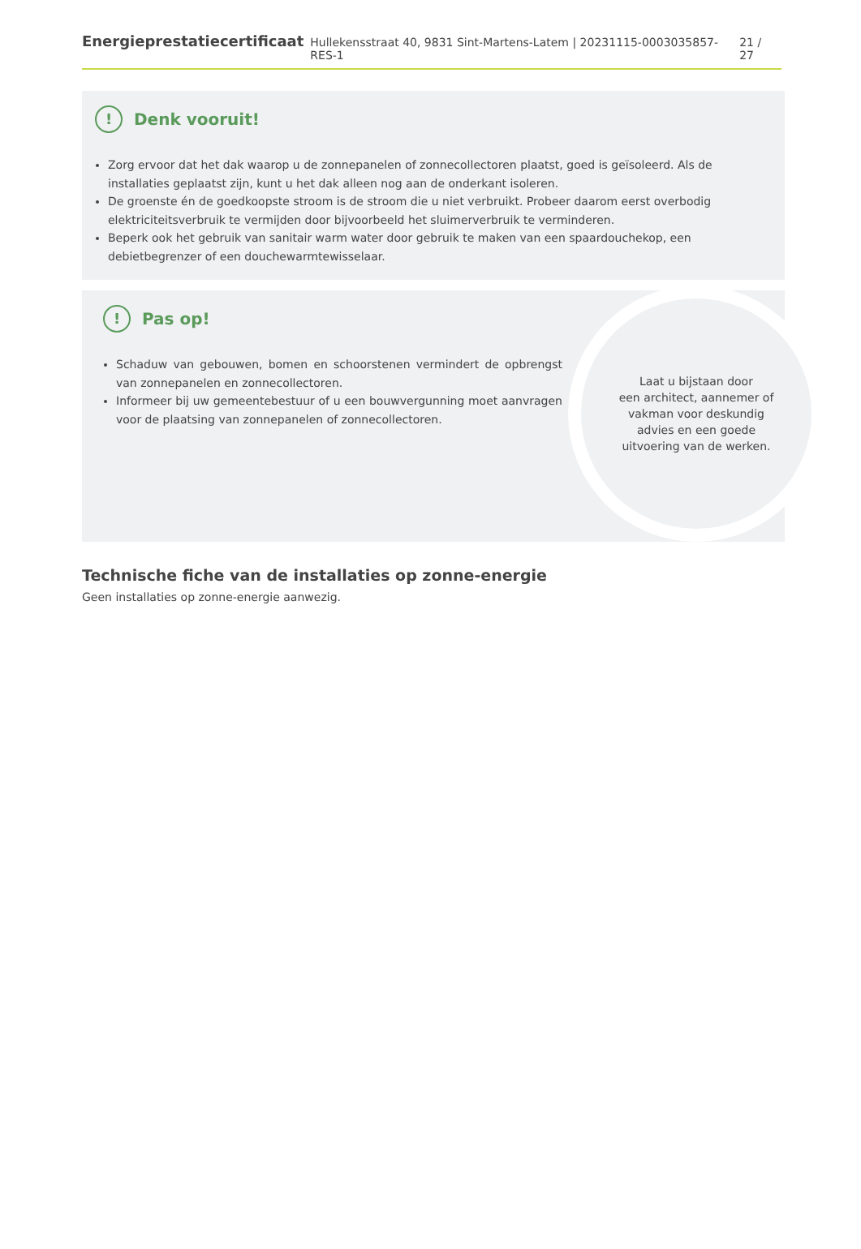Energieprestatiecertificaat Hullekensstraat 40, 9831 Sint-Martens-Latem | 20231115-0003035857-RES-1 21 / 27
!
Denk vooruit!
Zorg ervoor dat het dak waarop u de zonnepanelen of zonnecollectoren plaatst, goed is geïsoleerd. Als de installaties geplaatst zijn, kunt u het dak alleen nog aan de onderkant isoleren.
De groenste én de goedkoopste stroom is de stroom die u niet verbruikt. Probeer daarom eerst overbodig elektriciteitsverbruik te vermijden door bijvoorbeeld het sluimerverbruik te verminderen.
Beperk ook het gebruik van sanitair warm water door gebruik te maken van een spaardouchekop, een debietbegrenzer of een douchewarmtewisselaar.
!
Pas op!
Schaduw van gebouwen, bomen en schoorstenen vermindert de opbrengst van zonnepanelen en zonnecollectoren.
Informeer bij uw gemeentebestuur of u een bouwvergunning moet aanvragen voor de plaatsing van zonnepanelen of zonnecollectoren.
Laat u bijstaan door
een architect, aannemer of
vakman voor deskundig
advies en een goede
uitvoering van de werken.
Technische fiche van de installaties op zonne-energie
Geen installaties op zonne-energie aanwezig.